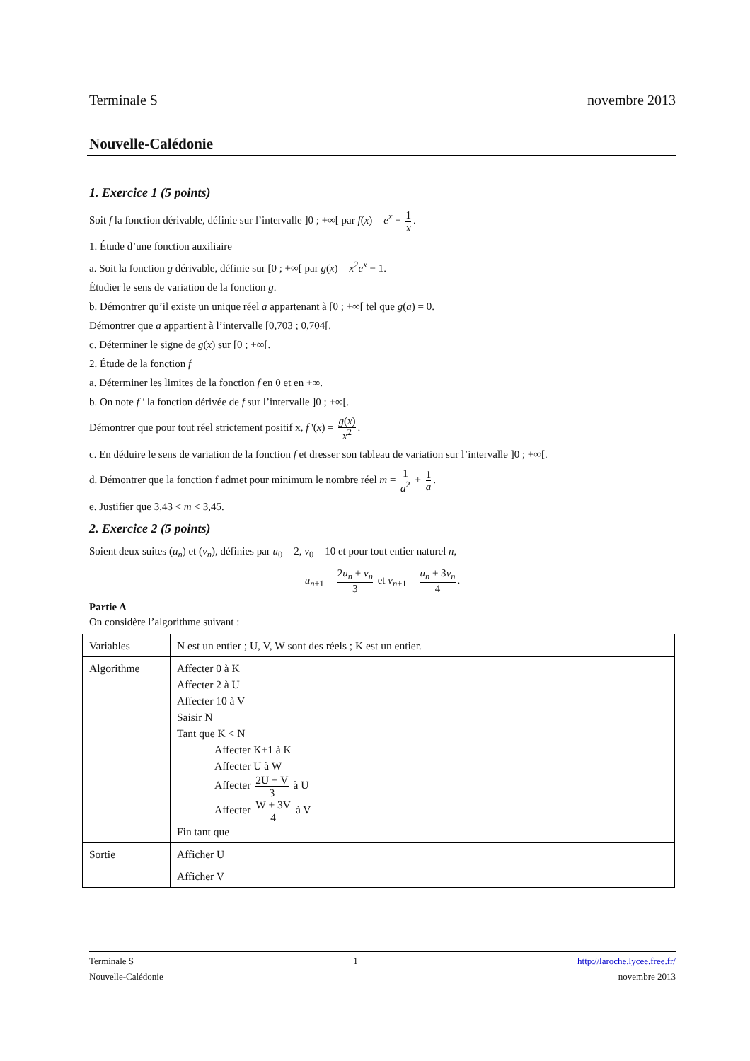Terminale S novembre 2013
Nouvelle-Calédonie
1. Exercice 1 (5 points)
Soit f la fonction dérivable, définie sur l’intervalle ]0 ; +∞[ par f(x) = e<sup>x</sup> + 1 x.
1. Étude d’une fonction auxiliaire
a. Soit la fonction g dérivable, définie sur [0 ; +∞[ par g(x) = x<sup>2</sup>e<sup>x</sup> − 1.
Étudier le sens de variation de la fonction g.
b. Démontrer qu’il existe un unique réel a appartenant à [0 ; +∞[ tel que g(a) = 0.
Démontrer que a appartient à l’intervalle [0,703 ; 0,704[.
c. Déterminer le signe de g(x) sur [0 ; +∞[.
2. Étude de la fonction f
a. Déterminer les limites de la fonction f en 0 et en +∞.
b. On note f ′ la fonction dérivée de f sur l’intervalle ]0 ; +∞[.
Démontrer que pour tout réel strictement positif x, f '(x) = g(x) x<sup>2</sup>.
c. En déduire le sens de variation de la fonction f et dresser son tableau de variation sur l’intervalle ]0 ; +∞[.
d. Démontrer que la fonction f admet pour minimum le nombre réel m = 1 a<sup>2</sup> + 1 a.
e. Justifier que 3,43 < m < 3,45.
2. Exercice 2 (5 points)
Soient deux suites (u<sub>n</sub>) et (v<sub>n</sub>), définies par u<sub>0</sub> = 2, v<sub>0</sub> = 10 et pour tout entier naturel n,
u<sub>n+1</sub> = 2u<sub>n</sub> + v<sub>n</sub> 3 et v<sub>n+1</sub> = u<sub>n</sub> + 3v<sub>n</sub> 4.
Partie A
On considère l’algorithme suivant :
| Variables | N est un entier ; U, V, W sont des réels ; K est un entier. |
| Algorithme | Affecter 0 à K Affecter 2 à U Affecter 10 à V Saisir N Tant que K < N Affecter K+1 à K Affecter U à W Affecter 2U + V 3 à U Affecter W + 3V 4 à V Fin tant que |
| Sortie | Afficher U Afficher V |
Terminale S 1 http://laroche.lycee.free.fr/
Nouvelle-Calédonie novembre 2013